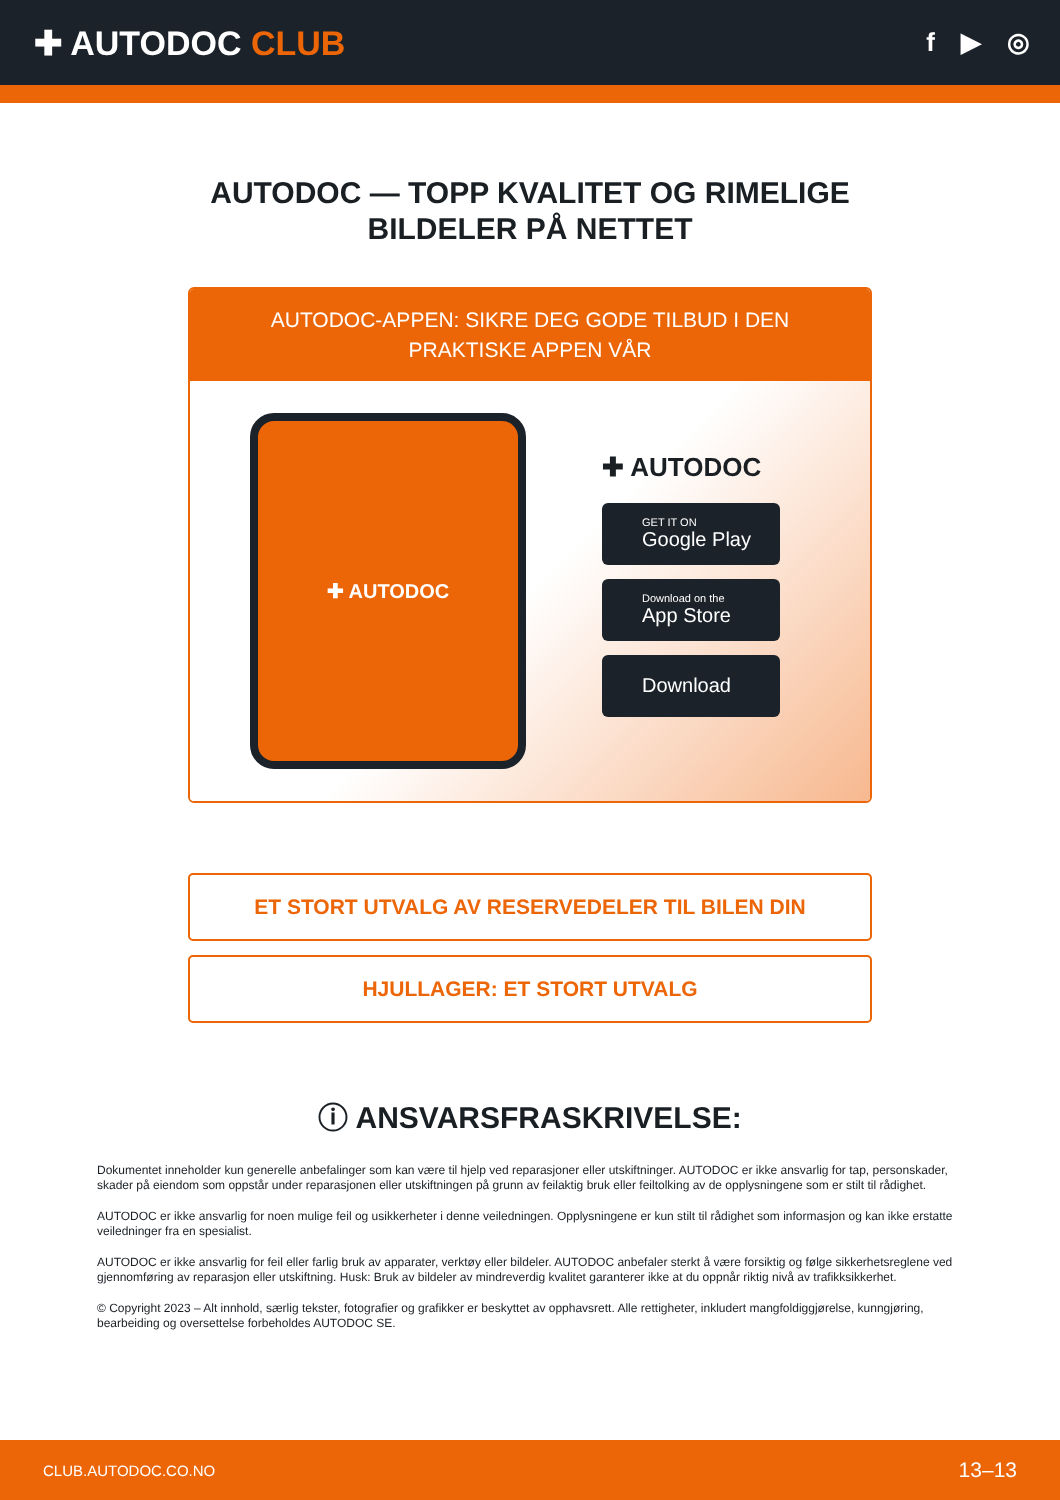✚ AUTODOC CLUB
f ▶ ◎
AUTODOC — TOPP KVALITET OG RIMELIGE BILDELER PÅ NETTET
AUTODOC-APPEN: SIKRE DEG GODE TILBUD I DEN PRAKTISKE APPEN VÅR
✚ AUTODOC
✚ AUTODOC
GET IT ON
Google Play
Download on the
App Store
Download
ET STORT UTVALG AV RESERVEDELER TIL BILEN DIN
HJULLAGER: ET STORT UTVALG
ⓘ ANSVARSFRASKRIVELSE:
Dokumentet inneholder kun generelle anbefalinger som kan være til hjelp ved reparasjoner eller utskiftninger. AUTODOC er ikke ansvarlig for tap, personskader, skader på eiendom som oppstår under reparasjonen eller utskiftningen på grunn av feilaktig bruk eller feiltolking av de opplysningene som er stilt til rådighet.
AUTODOC er ikke ansvarlig for noen mulige feil og usikkerheter i denne veiledningen. Opplysningene er kun stilt til rådighet som informasjon og kan ikke erstatte veiledninger fra en spesialist.
AUTODOC er ikke ansvarlig for feil eller farlig bruk av apparater, verktøy eller bildeler. AUTODOC anbefaler sterkt å være forsiktig og følge sikkerhetsreglene ved gjennomføring av reparasjon eller utskiftning. Husk: Bruk av bildeler av mindreverdig kvalitet garanterer ikke at du oppnår riktig nivå av trafikksikkerhet.
© Copyright 2023 – Alt innhold, særlig tekster, fotografier og grafikker er beskyttet av opphavsrett. Alle rettigheter, inkludert mangfoldiggjørelse, kunngjøring, bearbeiding og oversettelse forbeholdes AUTODOC SE.
CLUB.AUTODOC.CO.NO 13–13